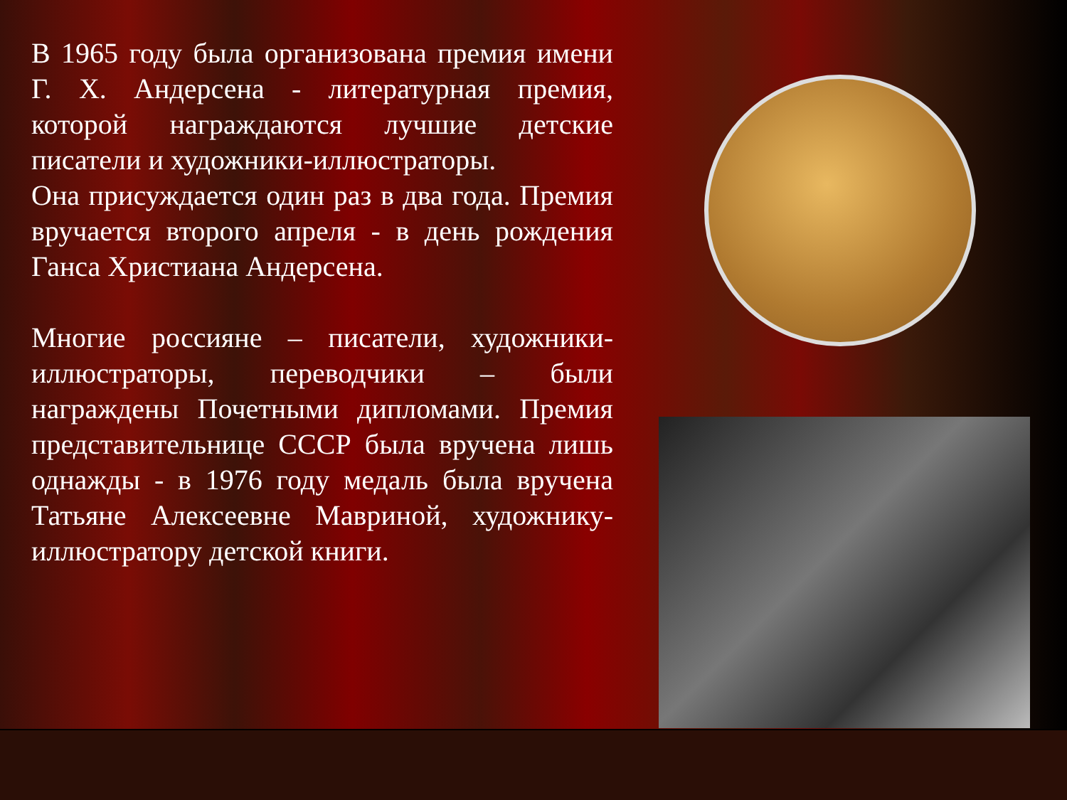В 1965 году была организована премия имени Г. Х. Андерсена - литературная премия, которой награждаются лучшие детские писатели и художники-иллюстраторы.
Она присуждается один раз в два года. Премия вручается второго апреля - в день рождения Ганса Христиана Андерсена.
Многие россияне – писатели, художники-иллюстраторы, переводчики – были награждены Почетными дипломами. Премия представительнице СССР была вручена лишь однажды - в 1976 году медаль была вручена Татьяне Алексеевне Мавриной, художнику-иллюстратору детской книги.